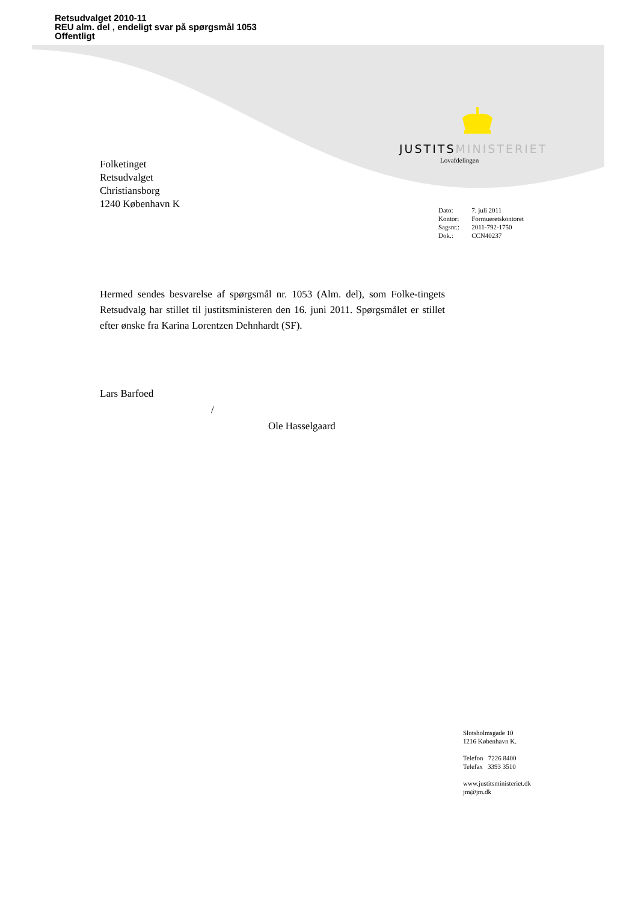Retsudvalget 2010-11
REU alm. del , endeligt svar på spørgsmål 1053
Offentligt
JUSTITSMINISTERIET
Lovafdelingen
Folketinget
Retsudvalget
Christiansborg
1240 København K
| Dato: | 7. juli 2011 |
| Kontor: | Formueretskontoret |
| Sagsnr.: | 2011-792-1750 |
| Dok.: | CCN40237 |
Hermed sendes besvarelse af spørgsmål nr. 1053 (Alm. del), som Folke-tingets Retsudvalg har stillet til justitsministeren den 16. juni 2011. Spørgsmålet er stillet efter ønske fra Karina Lorentzen Dehnhardt (SF).
Lars Barfoed
/
Ole Hasselgaard
Slotsholmsgade 10
1216 København K.
Telefon 7226 8400
Telefax 3393 3510
www.justitsministeriet.dk
jm@jm.dk